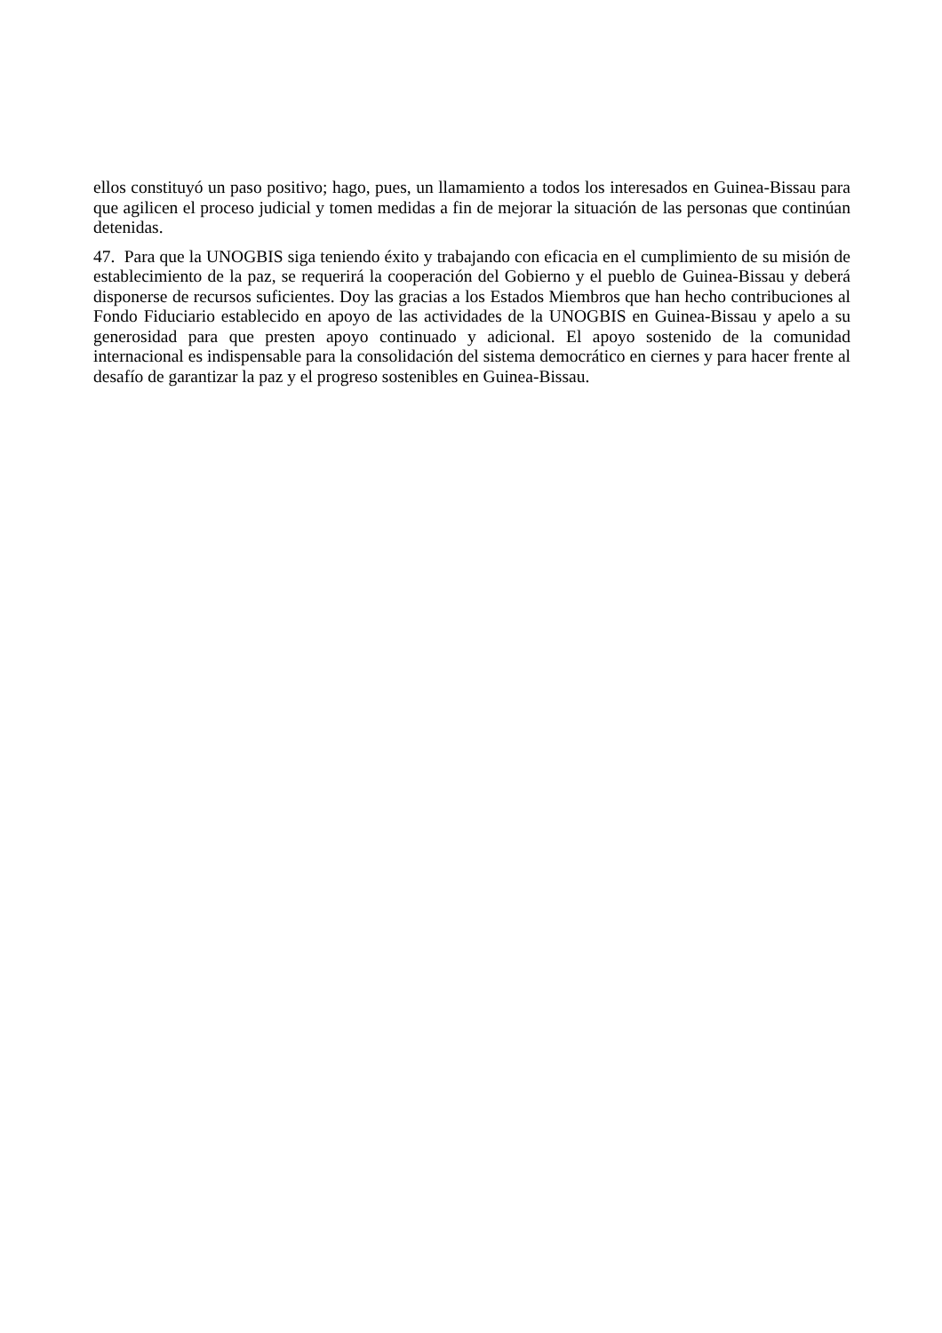ellos constituyó un paso positivo; hago, pues, un llamamiento a todos los interesados en Guinea-Bissau para que agilicen el proceso judicial y tomen medidas a fin de mejorar la situación de las personas que continúan detenidas.
47. Para que la UNOGBIS siga teniendo éxito y trabajando con eficacia en el cumplimiento de su misión de establecimiento de la paz, se requerirá la cooperación del Gobierno y el pueblo de Guinea-Bissau y deberá disponerse de recursos suficientes. Doy las gracias a los Estados Miembros que han hecho contribuciones al Fondo Fiduciario establecido en apoyo de las actividades de la UNOGBIS en Guinea-Bissau y apelo a su generosidad para que presten apoyo continuado y adicional. El apoyo sostenido de la comunidad internacional es indispensable para la consolidación del sistema democrático en ciernes y para hacer frente al desafío de garantizar la paz y el progreso sostenibles en Guinea-Bissau.